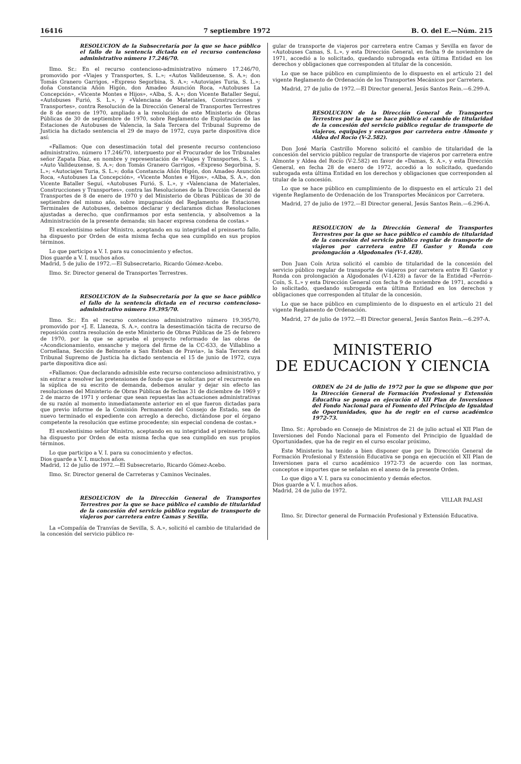16416 7 septiembre 1972 B. O. del E.—Núm. 215
RESOLUCION de la Subsecretaría por la que se hace público el fallo de la sentencia dictada en el recurso contencioso administrativo número 17.246/70.
Ilmo. Sr.: En el recurso contencioso-administrativo número 17.246/70, promovido por «Viajes y Transportes, S. L.»; «Autos Valldeuxense, S. A.»; don Tomás Granero Garrigos, «Expreso Segorbina, S. A.»; «Autoviajes Turia, S. L.»; doña Constancia Añón Higón, don Amadeo Asunción Roca, «Autobuses La Concepción», «Vicente Montes e Hijos», «Alba, S. A.»; don Vicente Bataller Seguí, «Autobuses Furió, S. L.», y «Valenciana de Materiales, Construcciones y Transportes», contra Resolución de la Dirección General de Transportes Terrestres de 8 de enero de 1970, ampliado a la resolución de este Ministerio de Obras Públicas de 30 de septiembre de 1970, sobre Reglamento de Explotación de las Estaciones de Autobuses de Valencia, la Sala Tercera del Tribunal Supremo de Justicia ha dictado sentencia el 29 de mayo de 1972, cuya parte dispositiva dice así:
«Fallamos: Que con desestimación total del presente recurso contencioso administrativo, número 17.246/70, interpuesto por el Procurador de los Tribunales señor Zapata Díaz, en nombre y representación de «Viajes y Transportes, S. L.»; «Auto Valldeuxense, S. A.»; don Tomás Granero Garrigos, «Expreso Segorbina, S. L.»; «Autociajes Turia, S. L.»; doña Constancia Añón Higón, don Amadeo Asunción Roca, «Autobuses La Concepción», «Vicente Montes e Hijos», «Alba, S. A.», don Vicente Bataller Seguí, «Autobuses Furió, S. L.», y «Valenciana de Materiales, Construcciones y Transportes», contra las Resoluciones de la Dirección General de Transportes de 8 de enero de 1970 y del Ministerio de Obras Públicas de 30 de septiembre del mismo año, sobre impugnación del Reglamento de Estaciones Terminales de Autobuses, debemos declarar y declaramos dichas Resoluciones ajustadas a derecho, que confirmamos por esta sentencia, y absolvemos a la Administración de la presente demanda; sin hacer expresa condena de costas.»
El excelentísimo señor Ministro, aceptando en su integridad el preinserto fallo, ha dispuesto por Orden de esta misma fecha que sea cumplido en sus propios términos.
Lo que participo a V. I. para su conocimiento y efectos.
Dios guarde a V. I. muchos años.
Madrid, 5 de julio de 1972.—El Subsecretario, Ricardo Gómez-Acebo.
Ilmo. Sr. Director general de Transportes Terrestres.
RESOLUCION de la Subsecretaría por la que se hace público el fallo de la sentencia dictada en el recurso contencioso-administrativo número 19.395/70.
Ilmo. Sr.: En el recurso contencioso administrativo número 19.395/70, promovido por «J. E. Llaneza, S. A.», contra la desestimación tácita de recurso de reposición contra resolución de este Ministerio de Obras Públicas de 25 de febrero de 1970, por la que se aprueba el proyecto reformado de las obras de «Acondicionamiento, ensanche y mejora del firme de la CC-633, de Villablino a Cornellana, Sección de Belmonte a San Esteban de Pravia», la Sala Tercera del Tribunal Supremo de Justicia ha dictado sentencia el 15 de junio de 1972, cuya parte dispositiva dice así:
«Fallamos: Que declarando admisible este recurso contencioso administrativo, y sin entrar a resolver las pretensiones de fondo que se solicitan por el recurrente en la súplica de su escrito de demanda, debemos anular y dejar sin efecto las resoluciones del Ministerio de Obras Públicas de fechas 31 de diciembre de 1969 y 2 de marzo de 1971 y ordenar que sean repuestas las actuaciones administrativas de su razón al momento inmediatamente anterior en el que fueron dictadas para que previo informe de la Comisión Permanente del Consejo de Estado, sea de nuevo terminado el expediente con arreglo a derecho, dictándose por el órgano competente la resolución que estime procedente; sin especial condena de costas.»
El excelentísimo señor Ministro, aceptando en su integridad el preinserto fallo, ha dispuesto por Orden de esta misma fecha que sea cumplido en sus propios términos.
Lo que participo a V. I. para su conocimiento y efectos.
Dios guarde a V. I. muchos años.
Madrid, 12 de julio de 1972.—El Subsecretario, Ricardo Gómez-Acebo.
Ilmo. Sr. Director general de Carreteras y Caminos Vecinales.
RESOLUCION de la Dirección General de Transportes Terrestres por la que se hace público el cambio de titularidad de la concesión del servicio público regular de transporte de viajeros por carretera entre Camas y Sevilla.
La «Compañía de Tranvías de Sevilla, S. A.», solicitó el cambio de titularidad de la concesión del servicio público re-
gular de transporte de viajeros por carretera entre Camas y Sevilla en favor de «Autobuses Camas, S. L.», y esta Dirección General, en fecha 9 de noviembre de 1971, accedió a lo solicitado, quedando subrogada esta última Entidad en los derechos y obligaciones que corresponden al titular de la concesión.
Lo que se hace público en cumplimiento de lo dispuesto en el artículo 21 del vigente Reglamento de Ordenación de los Transportes Mecánicos por Carretera.
Madrid, 27 de julio de 1972.—El Director general, Jesús Santos Rein.—6.299-A.
RESOLUCION de la Dirección General de Transportes Terrestres por la que se hace público el cambio de titularidad de la concesión del servicio público regular de transporte de viajeros, equipajes y encargos por carretera entre Almonte y Aldea del Rocío (V-2.582).
Don José María Castrillo Moreno solicitó el cambio de titularidad de la concesión del servicio público regular de transporte de viajeros por carretera entre Almonte y Aldea del Rocío (V-2.582) en favor de «Damas, S. A.», y esta Dirección General, en fecha 28 de enero de 1972, accedió a lo solicitado, quedando subrogada esta última Entidad en los derechos y obligaciones que corresponden al titular de la concesión.
Lo que se hace público en cumplimiento de lo dispuesto en el artículo 21 del vigente Reglamento de Ordenación de los Transportes Mecánicos por Carretera.
Madrid, 27 de julio de 1972.—El Director general, Jesús Santos Rein.—6.296-A.
RESOLUCION de la Dirección General de Transportes Terrestres por la que se hace público el cambio de titularidad de la concesión del servicio público regular de transporte de viajeros por carretera entre El Gastor y Ronda con prolongación a Algodonales (V-1.428).
Don Juan Coín Ariza solicitó el cambio de titularidad de la concesión del servicio público regular de transporte de viajeros por carretera entre El Gastor y Ronda con prolongación a Algodonales (V-1.428) a favor de la Entidad «Ferrón-Coín, S. L.» y esta Dirección General con fecha 9 de noviembre de 1971, accedió a lo solicitado, quedando subrogada esta última Entidad en los derechos y obligaciones que corresponden al titular de la concesión.
Lo que se hace público en cumplimiento de lo dispuesto en el artículo 21 del vigente Reglamento de Ordenación.
Madrid, 27 de julio de 1972.—El Director general, Jesús Santos Rein.—6.297-A.
MINISTERIO
DE EDUCACION Y CIENCIA
ORDEN de 24 de julio de 1972 por la que se dispone que por la Dirección General de Formación Profesional y Extensión Educativa se ponga en ejecución el XII Plan de Inversiones del Fondo Nacional para el Fomento del Principio de Igualdad de Oportunidades, que ha de regir en el curso académico 1972-73.
Ilmo. Sr.: Aprobado en Consejo de Ministros de 21 de julio actual el XII Plan de Inversiones del Fondo Nacional para el Fomento del Principio de Igualdad de Oportunidades, que ha de regir en el curso escolar próximo,
Este Ministerio ha tenido a bien disponer que por la Dirección General de Formación Profesional y Extensión Educativa se ponga en ejecución el XII Plan de Inversiones para el curso académico 1972-73 de acuerdo con las normas, conceptos e importes que se señalan en el anexo de la presente Orden.
Lo que digo a V. I. para su conocimiento y demás efectos.
Dios guarde a V. I. muchos años.
Madrid, 24 de julio de 1972.
VILLAR PALASI
Ilmo. Sr. Director general de Formación Profesional y Extensión Educativa.